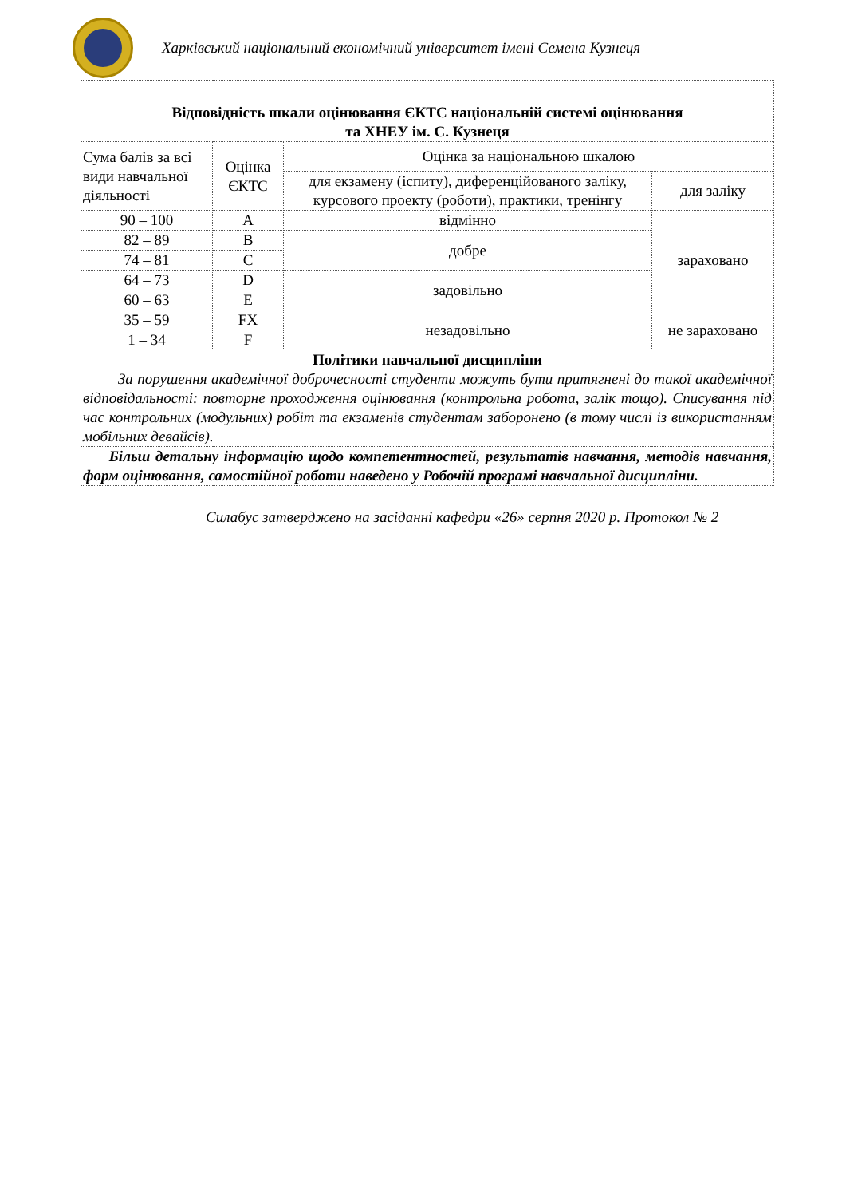Харківський національний економічний університет імені Семена Кузнеця
| Відповідність шкали оцінювання ЄКТС національній системі оцінювання та ХНЕУ ім. С. Кузнеця | | | |
| Сума балів за всі види навчальної діяльності | Оцінка ЄКТС | Оцінка за національною шкалою | |
| | | для екзамену (іспиту), диференційованого заліку, курсового проекту (роботи), практики, тренінгу | для заліку |
| 90 – 100 | A | відмінно | зараховано |
| 82 – 89 | B | добре | |
| 74 – 81 | C | | |
| 64 – 73 | D | задовільно | |
| 60 – 63 | E | | |
| 35 – 59 | FX | незадовільно | не зараховано |
| 1 – 34 | F | | |
| Політики навчальної дисципліни За порушення академічної доброчесності студенти можуть бути притягнені до такої академічної відповідальності: повторне проходження оцінювання (контрольна робота, залік тощо). Списування під час контрольних (модульних) робіт та екзаменів студентам заборонено (в тому числі із використанням мобільних девайсів). | | | |
| Більш детальну інформацію щодо компетентностей, результатів навчання, методів навчання, форм оцінювання, самостійної роботи наведено у Робочій програмі навчальної дисципліни. | | | |
Силабус затверджено на засіданні кафедри «26» серпня 2020 р. Протокол № 2